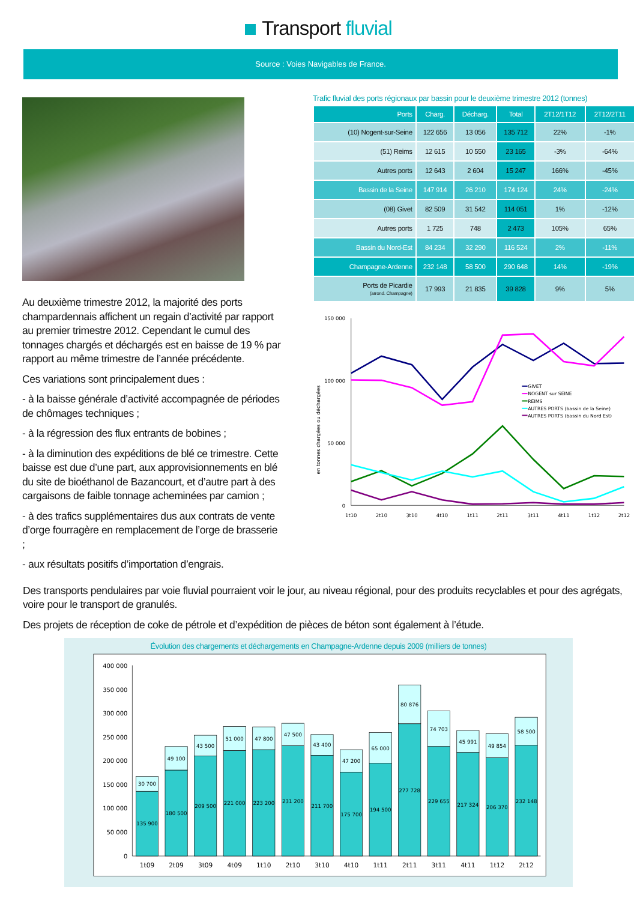Transport fluvial
Source : Voies Navigables de France.
Au deuxième trimestre 2012, la majorité des ports champardennais affichent un regain d’activité par rapport au premier trimestre 2012. Cependant le cumul des tonnages chargés et déchargés est en baisse de 19 % par rapport au même trimestre de l’année précédente.
Ces variations sont principalement dues :
- à la baisse générale d’activité accompagnée de périodes de chômages techniques ;
- à la régression des flux entrants de bobines ;
- à la diminution des expéditions de blé ce trimestre. Cette baisse est due d’une part, aux approvisionnements en blé du site de bioéthanol de Bazancourt, et d’autre part à des cargaisons de faible tonnage acheminées par camion ;
- à des trafics supplémentaires dus aux contrats de vente d’orge fourragère en remplacement de l’orge de brasserie ;
- aux résultats positifs d’importation d’engrais.
Trafic fluvial des ports régionaux par bassin pour le deuxième trimestre 2012 (tonnes)
| Ports | Charg. | Décharg. | Total | 2T12/1T12 | 2T12/2T11 |
| --- | --- | --- | --- | --- | --- |
| (10) Nogent-sur-Seine | 122 656 | 13 056 | 135 712 | 22% | -1% |
| (51) Reims | 12 615 | 10 550 | 23 165 | -3% | -64% |
| Autres ports | 12 643 | 2 604 | 15 247 | 166% | -45% |
| Bassin de la Seine | 147 914 | 26 210 | 174 124 | 24% | -24% |
| (08) Givet | 82 509 | 31 542 | 114 051 | 1% | -12% |
| Autres ports | 1 725 | 748 | 2 473 | 105% | 65% |
| Bassin du Nord-Est | 84 234 | 32 290 | 116 524 | 2% | -11% |
| Champagne-Ardenne | 232 148 | 58 500 | 290 648 | 14% | -19% |
| Ports de Picardie (arrond. Champagne) | 17 993 | 21 835 | 39 828 | 9% | 5% |
150 000
100 000
50 000
0
en tonnes chargées ou déchargées
1t10
2t10
3t10
4t10
1t11
2t11
3t11
4t11
1t12
2t12
GIVET
NOGENT sur SEINE
REIMS
AUTRES PORTS (bassin de la Seine)
AUTRES PORTS (bassin du Nord Est)
Des transports pendulaires par voie fluvial pourraient voir le jour, au niveau régional, pour des produits recyclables et pour des agrégats, voire pour le transport de granulés.
Des projets de réception de coke de pétrole et d’expédition de pièces de béton sont également à l’étude.
Évolution des chargements et déchargements en Champagne-Ardenne depuis 2009 (milliers de tonnes)
400 000
350 000
300 000
250 000
200 000
150 000
100 000
50 000
0
30 700
135 900
49 100
180 500
43 500
209 500
51 000
221 000
47 800
223 200
47 500
231 200
43 400
211 700
47 200
175 700
65 000
194 500
80 876
277 728
74 703
229 655
45 991
217 324
49 854
206 370
58 500
232 148
1t09
2t09
3t09
4t09
1t10
2t10
3t10
4t10
1t11
2t11
3t11
4t11
1t12
2t12